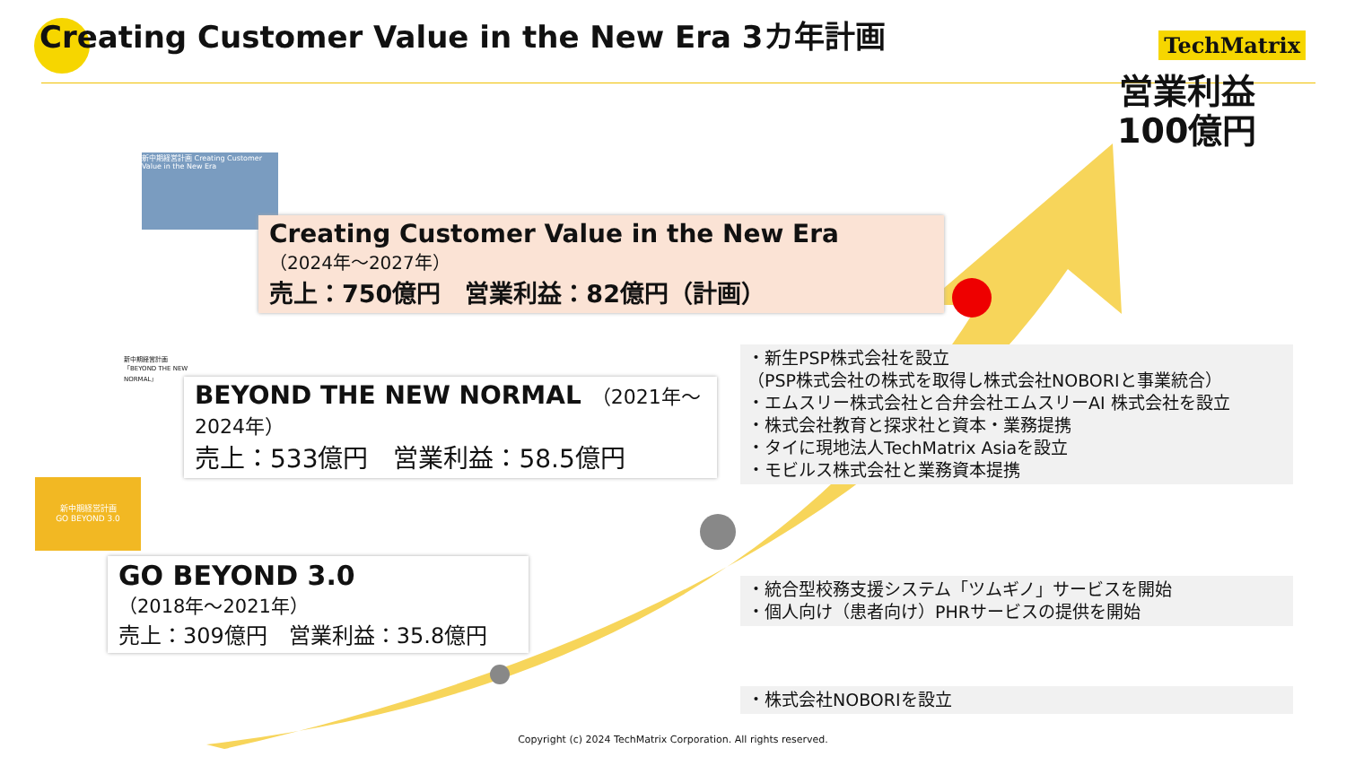Creating Customer Value in the New Era 3カ年計画
TechMatrix
営業利益
100億円
新中期経営計画 Creating Customer Value in the New Era
Creating Customer Value in the New Era
（2024年～2027年）
売上：750億円　営業利益：82億円（計画）
新中期経営計画 「BEYOND THE NEW NORMAL」
BEYOND THE NEW NORMAL　（2021年～2024年）
売上：533億円　営業利益：58.5億円
新中期経営計画
GO BEYOND 3.0
GO BEYOND 3.0
（2018年～2021年）
売上：309億円　営業利益：35.8億円
・新生PSP株式会社を設立
（PSP株式会社の株式を取得し株式会社NOBORIと事業統合）
・エムスリー株式会社と合弁会社エムスリーAI 株式会社を設立
・株式会社教育と探求社と資本・業務提携
・タイに現地法人TechMatrix Asiaを設立
・モビルス株式会社と業務資本提携
・統合型校務支援システム「ツムギノ」サービスを開始
・個人向け（患者向け）PHRサービスの提供を開始
・株式会社NOBORIを設立
Copyright (c) 2024 TechMatrix Corporation. All rights reserved.